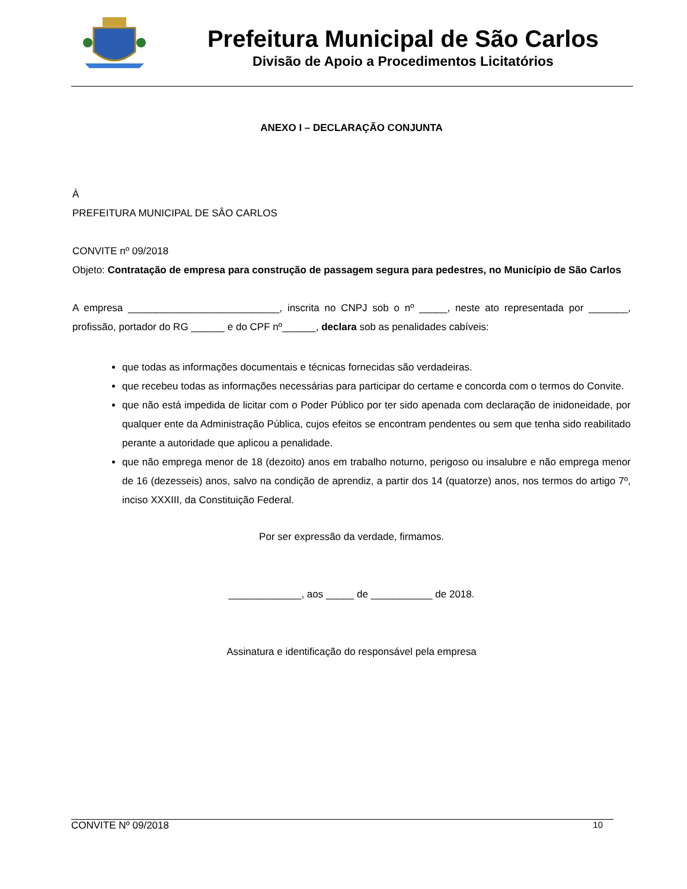Prefeitura Municipal de São Carlos
Divisão de Apoio a Procedimentos Licitatórios
ANEXO I – DECLARAÇÃO CONJUNTA
À
PREFEITURA MUNICIPAL DE SÂO CARLOS
CONVITE nº 09/2018
Objeto: Contratação de empresa para construção de passagem segura para pedestres, no Município de São Carlos
A empresa ___________________________, inscrita no CNPJ sob o nº _____, neste ato representada por _______, profissão, portador do RG ______ e do CPF nº______, declara sob as penalidades cabíveis:
que todas as informações documentais e técnicas fornecidas são verdadeiras.
que recebeu todas as informações necessárias para participar do certame e concorda com o termos do Convite.
que não está impedida de licitar com o Poder Público por ter sido apenada com declaração de inidoneidade, por qualquer ente da Administração Pública, cujos efeitos se encontram pendentes ou sem que tenha sido reabilitado perante a autoridade que aplicou a penalidade.
que não emprega menor de 18 (dezoito) anos em trabalho noturno, perigoso ou insalubre e não emprega menor de 16 (dezesseis) anos, salvo na condição de aprendiz, a partir dos 14 (quatorze) anos, nos termos do artigo 7º, inciso XXXIII, da Constituição Federal.
Por ser expressão da verdade, firmamos.
_____________, aos _____ de ___________ de 2018.
Assinatura e identificação do responsável pela empresa
CONVITE Nº 09/2018 10